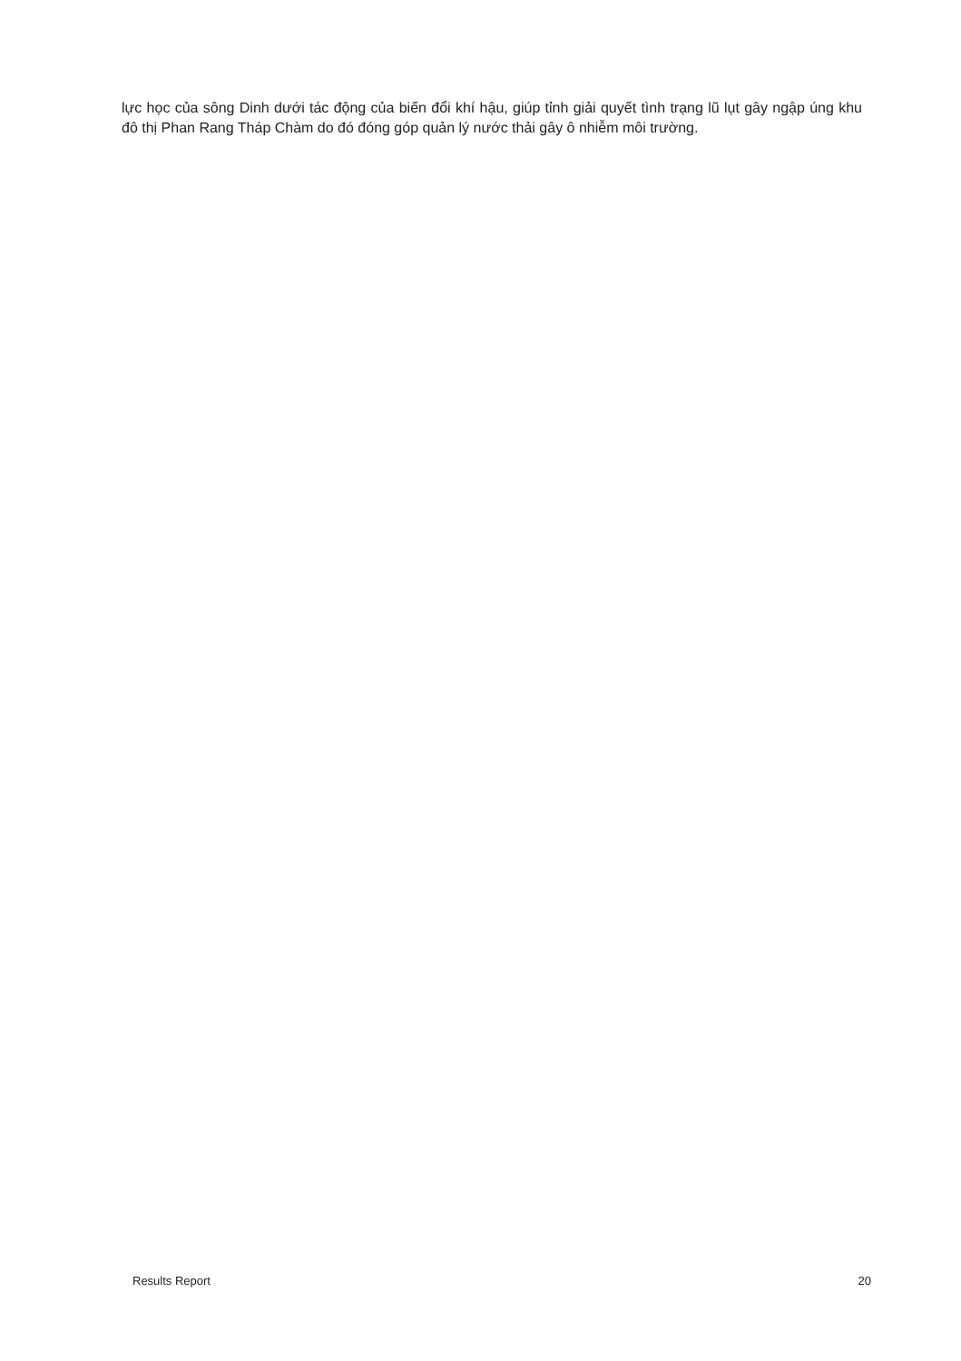lực học của sông Dinh dưới tác động của biến đổi khí hậu, giúp tỉnh giải quyết tình trạng lũ lụt gây ngập úng khu đô thị Phan Rang Tháp Chàm do đó đóng góp quản lý nước thải gây ô nhiễm môi trường.
Results Report 20